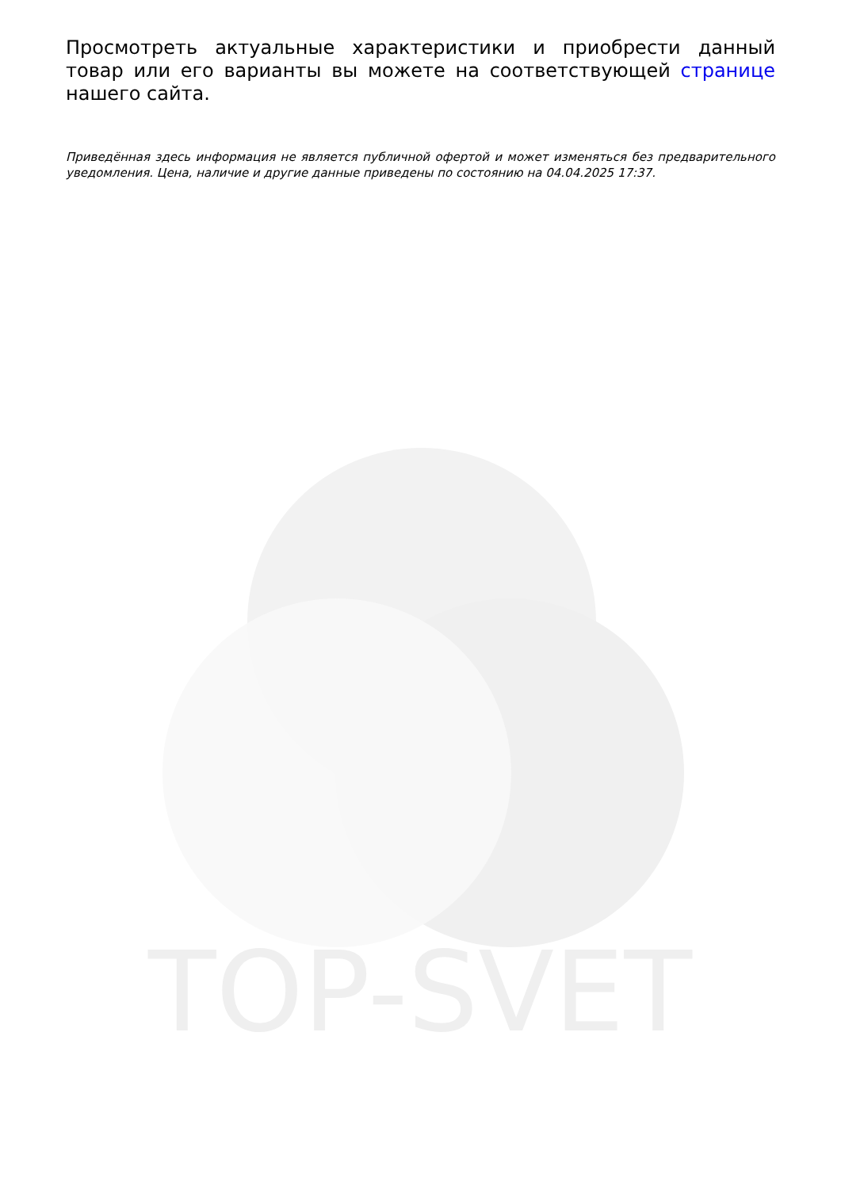Просмотреть актуальные характеристики и приобрести данный товар или его варианты вы можете на соответствующей странице нашего сайта.
Приведённая здесь информация не является публичной офертой и может изменяться без предварительного уведомления. Цена, наличие и другие данные приведены по состоянию на 04.04.2025 17:37.
TOP-SVET